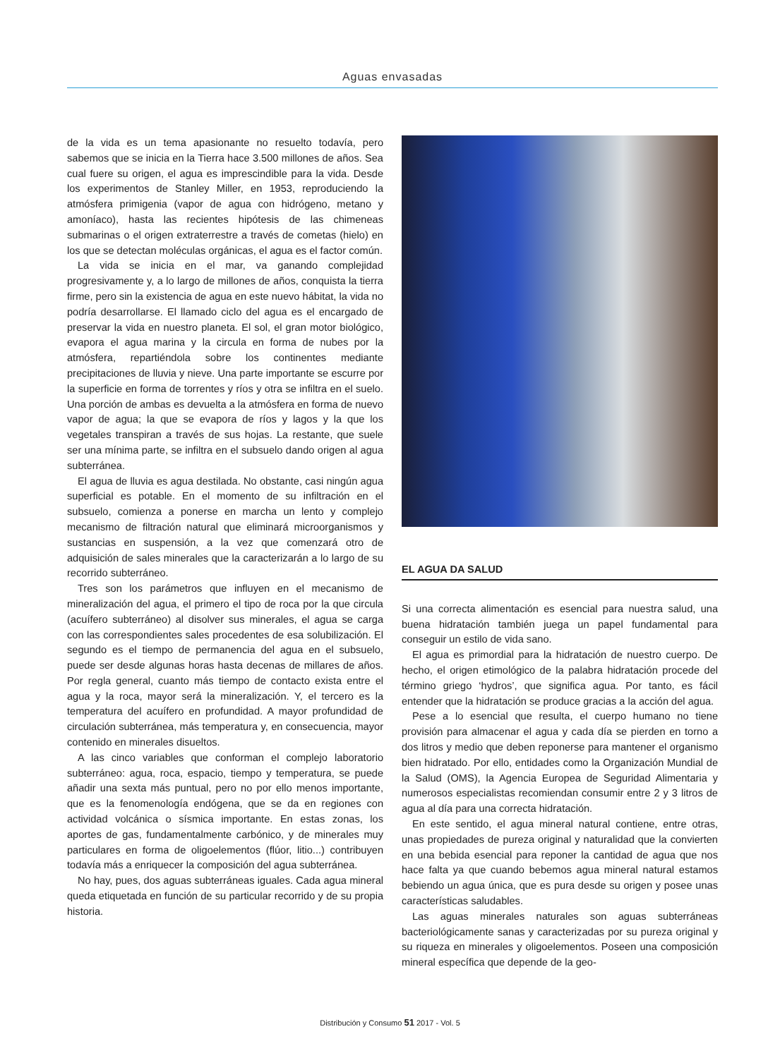Aguas envasadas
de la vida es un tema apasionante no resuelto todavía, pero sabemos que se inicia en la Tierra hace 3.500 millones de años. Sea cual fuere su origen, el agua es imprescindible para la vida. Desde los experimentos de Stanley Miller, en 1953, reproduciendo la atmósfera primigenia (vapor de agua con hidrógeno, metano y amoníaco), hasta las recientes hipótesis de las chimeneas submarinas o el origen extraterrestre a través de cometas (hielo) en los que se detectan moléculas orgánicas, el agua es el factor común.
La vida se inicia en el mar, va ganando complejidad progresivamente y, a lo largo de millones de años, conquista la tierra firme, pero sin la existencia de agua en este nuevo hábitat, la vida no podría desarrollarse. El llamado ciclo del agua es el encargado de preservar la vida en nuestro planeta. El sol, el gran motor biológico, evapora el agua marina y la circula en forma de nubes por la atmósfera, repartiéndola sobre los continentes mediante precipitaciones de lluvia y nieve. Una parte importante se escurre por la superficie en forma de torrentes y ríos y otra se infiltra en el suelo. Una porción de ambas es devuelta a la atmósfera en forma de nuevo vapor de agua; la que se evapora de ríos y lagos y la que los vegetales transpiran a través de sus hojas. La restante, que suele ser una mínima parte, se infiltra en el subsuelo dando origen al agua subterránea.
El agua de lluvia es agua destilada. No obstante, casi ningún agua superficial es potable. En el momento de su infiltración en el subsuelo, comienza a ponerse en marcha un lento y complejo mecanismo de filtración natural que eliminará microorganismos y sustancias en suspensión, a la vez que comenzará otro de adquisición de sales minerales que la caracterizarán a lo largo de su recorrido subterráneo.
Tres son los parámetros que influyen en el mecanismo de mineralización del agua, el primero el tipo de roca por la que circula (acuífero subterráneo) al disolver sus minerales, el agua se carga con las correspondientes sales procedentes de esa solubilización. El segundo es el tiempo de permanencia del agua en el subsuelo, puede ser desde algunas horas hasta decenas de millares de años. Por regla general, cuanto más tiempo de contacto exista entre el agua y la roca, mayor será la mineralización. Y, el tercero es la temperatura del acuífero en profundidad. A mayor profundidad de circulación subterránea, más temperatura y, en consecuencia, mayor contenido en minerales disueltos.
A las cinco variables que conforman el complejo laboratorio subterráneo: agua, roca, espacio, tiempo y temperatura, se puede añadir una sexta más puntual, pero no por ello menos importante, que es la fenomenología endógena, que se da en regiones con actividad volcánica o sísmica importante. En estas zonas, los aportes de gas, fundamentalmente carbónico, y de minerales muy particulares en forma de oligoelementos (flúor, litio...) contribuyen todavía más a enriquecer la composición del agua subterránea.
No hay, pues, dos aguas subterráneas iguales. Cada agua mineral queda etiquetada en función de su particular recorrido y de su propia historia.
EL AGUA DA SALUD
Si una correcta alimentación es esencial para nuestra salud, una buena hidratación también juega un papel fundamental para conseguir un estilo de vida sano.
El agua es primordial para la hidratación de nuestro cuerpo. De hecho, el origen etimológico de la palabra hidratación procede del término griego ‘hydros’, que significa agua. Por tanto, es fácil entender que la hidratación se produce gracias a la acción del agua.
Pese a lo esencial que resulta, el cuerpo humano no tiene provisión para almacenar el agua y cada día se pierden en torno a dos litros y medio que deben reponerse para mantener el organismo bien hidratado. Por ello, entidades como la Organización Mundial de la Salud (OMS), la Agencia Europea de Seguridad Alimentaria y numerosos especialistas recomiendan consumir entre 2 y 3 litros de agua al día para una correcta hidratación.
En este sentido, el agua mineral natural contiene, entre otras, unas propiedades de pureza original y naturalidad que la convierten en una bebida esencial para reponer la cantidad de agua que nos hace falta ya que cuando bebemos agua mineral natural estamos bebiendo un agua única, que es pura desde su origen y posee unas características saludables.
Las aguas minerales naturales son aguas subterráneas bacteriológicamente sanas y caracterizadas por su pureza original y su riqueza en minerales y oligoelementos. Poseen una composición mineral específica que depende de la geo-
Distribución y Consumo 51 2017 - Vol. 5